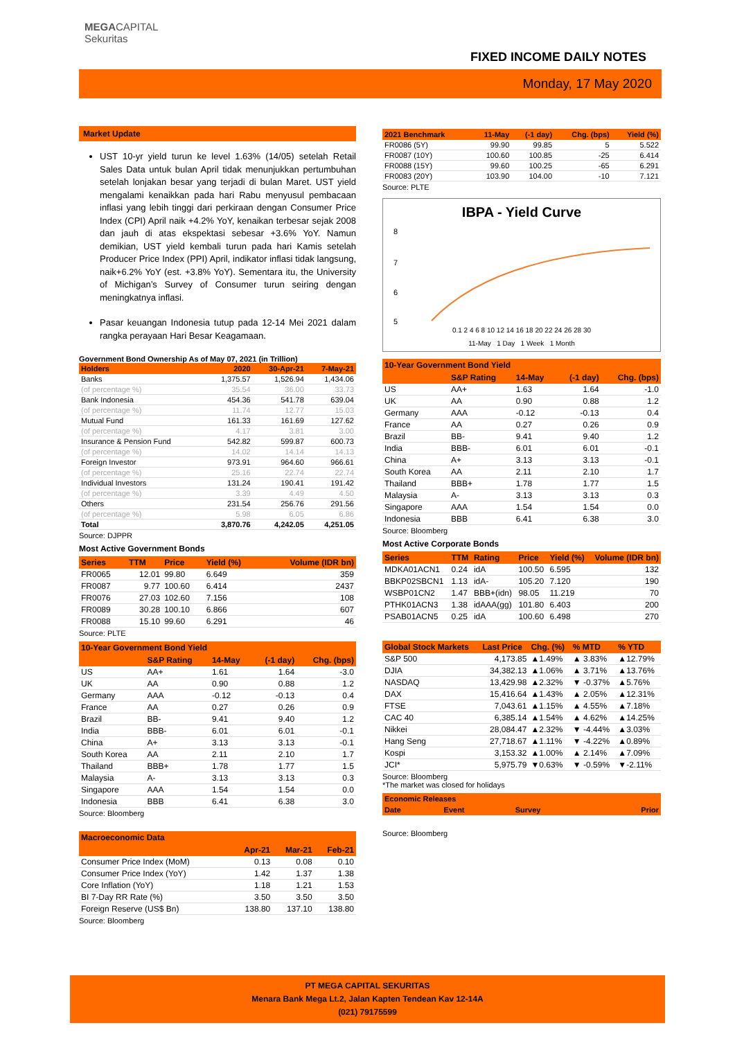MEGACAPITAL
Sekuritas
FIXED INCOME DAILY NOTES
Monday, 17 May 2020
Market Update
UST 10-yr yield turun ke level 1.63% (14/05) setelah Retail Sales Data untuk bulan April tidak menunjukkan pertumbuhan setelah lonjakan besar yang terjadi di bulan Maret. UST yield mengalami kenaikkan pada hari Rabu menyusul pembacaan inflasi yang lebih tinggi dari perkiraan dengan Consumer Price Index (CPI) April naik +4.2% YoY, kenaikan terbesar sejak 2008 dan jauh di atas ekspektasi sebesar +3.6% YoY. Namun demikian, UST yield kembali turun pada hari Kamis setelah Producer Price Index (PPI) April, indikator inflasi tidak langsung, naik+6.2% YoY (est. +3.8% YoY). Sementara itu, the University of Michigan’s Survey of Consumer turun seiring dengan meningkatnya inflasi.
Pasar keuangan Indonesia tutup pada 12-14 Mei 2021 dalam rangka perayaan Hari Besar Keagamaan.
Government Bond Ownership As of May 07, 2021 (in Trillion)
| Holders | 2020 | 30-Apr-21 | 7-May-21 |
| --- | --- | --- | --- |
| Banks | 1,375.57 | 1,526.94 | 1,434.06 |
| (of percentage %) | 35.54 | 36.00 | 33.73 |
| Bank Indonesia | 454.36 | 541.78 | 639.04 |
| (of percentage %) | 11.74 | 12.77 | 15.03 |
| Mutual Fund | 161.33 | 161.69 | 127.62 |
| (of percentage %) | 4.17 | 3.81 | 3.00 |
| Insurance & Pension Fund | 542.82 | 599.87 | 600.73 |
| (of percentage %) | 14.02 | 14.14 | 14.13 |
| Foreign Investor | 973.91 | 964.60 | 966.61 |
| (of percentage %) | 25.16 | 22.74 | 22.74 |
| Individual Investors | 131.24 | 190.41 | 191.42 |
| (of percentage %) | 3.39 | 4.49 | 4.50 |
| Others | 231.54 | 256.76 | 291.56 |
| (of percentage %) | 5.98 | 6.05 | 6.86 |
| Total | 3,870.76 | 4,242.05 | 4,251.05 |
Source: DJPPR
Most Active Government Bonds
| Series | TTM | Price | Yield (%) | Volume (IDR bn) |
| --- | --- | --- | --- | --- |
| FR0065 | 12.01 | 99.80 | 6.649 | 359 |
| FR0087 | 9.77 | 100.60 | 6.414 | 2437 |
| FR0076 | 27.03 | 102.60 | 7.156 | 108 |
| FR0089 | 30.28 | 100.10 | 6.866 | 607 |
| FR0088 | 15.10 | 99.60 | 6.291 | 46 |
Source: PLTE
| 10-Year Government Bond Yield | | | | |
| --- | --- | --- | --- | --- |
| | S&P Rating | 14-May | (-1 day) | Chg. (bps) |
| US | AA+ | 1.61 | 1.64 | -3.0 |
| UK | AA | 0.90 | 0.88 | 1.2 |
| Germany | AAA | -0.12 | -0.13 | 0.4 |
| France | AA | 0.27 | 0.26 | 0.9 |
| Brazil | BB- | 9.41 | 9.40 | 1.2 |
| India | BBB- | 6.01 | 6.01 | -0.1 |
| China | A+ | 3.13 | 3.13 | -0.1 |
| South Korea | AA | 2.11 | 2.10 | 1.7 |
| Thailand | BBB+ | 1.78 | 1.77 | 1.5 |
| Malaysia | A- | 3.13 | 3.13 | 0.3 |
| Singapore | AAA | 1.54 | 1.54 | 0.0 |
| Indonesia | BBB | 6.41 | 6.38 | 3.0 |
Source: Bloomberg
| Macroeconomic Data | | | |
| --- | --- | --- | --- |
| | Apr-21 | Mar-21 | Feb-21 |
| Consumer Price Index (MoM) | 0.13 | 0.08 | 0.10 |
| Consumer Price Index (YoY) | 1.42 | 1.37 | 1.38 |
| Core Inflation (YoY) | 1.18 | 1.21 | 1.53 |
| BI 7-Day RR Rate (%) | 3.50 | 3.50 | 3.50 |
| Foreign Reserve (US$ Bn) | 138.80 | 137.10 | 138.80 |
Source: Bloomberg
| 2021 Benchmark | 11-May | (-1 day) | Chg. (bps) | Yield (%) |
| --- | --- | --- | --- | --- |
| FR0086 (5Y) | 99.90 | 99.85 | 5 | 5.522 |
| FR0087 (10Y) | 100.60 | 100.85 | -25 | 6.414 |
| FR0088 (15Y) | 99.60 | 100.25 | -65 | 6.291 |
| FR0083 (20Y) | 103.90 | 104.00 | -10 | 7.121 |
Source: PLTE
IBPA - Yield Curve
8
7
6
5
0.1 2 4 6 8 10 12 14 16 18 20 22 24 26 28 30
11-May 1 Day 1 Week 1 Month
| 10-Year Government Bond Yield | | | | |
| --- | --- | --- | --- | --- |
| | S&P Rating | 14-May | (-1 day) | Chg. (bps) |
| US | AA+ | 1.63 | 1.64 | -1.0 |
| UK | AA | 0.90 | 0.88 | 1.2 |
| Germany | AAA | -0.12 | -0.13 | 0.4 |
| France | AA | 0.27 | 0.26 | 0.9 |
| Brazil | BB- | 9.41 | 9.40 | 1.2 |
| India | BBB- | 6.01 | 6.01 | -0.1 |
| China | A+ | 3.13 | 3.13 | -0.1 |
| South Korea | AA | 2.11 | 2.10 | 1.7 |
| Thailand | BBB+ | 1.78 | 1.77 | 1.5 |
| Malaysia | A- | 3.13 | 3.13 | 0.3 |
| Singapore | AAA | 1.54 | 1.54 | 0.0 |
| Indonesia | BBB | 6.41 | 6.38 | 3.0 |
Source: Bloomberg
Most Active Corporate Bonds
| Series | TTM | Rating | Price | Yield (%) | Volume (IDR bn) |
| --- | --- | --- | --- | --- | --- |
| MDKA01ACN1 | 0.24 | idA | 100.50 | 6.595 | 132 |
| BBKP02SBCN1 | 1.13 | idA- | 105.20 | 7.120 | 190 |
| WSBP01CN2 | 1.47 | BBB+(idn) | 98.05 | 11.219 | 70 |
| PTHK01ACN3 | 1.38 | idAAA(gg) | 101.80 | 6.403 | 200 |
| PSAB01ACN5 | 0.25 | idA | 100.60 | 6.498 | 270 |
| Global Stock Markets | Last Price | Chg. (%) | % MTD | % YTD |
| --- | --- | --- | --- | --- |
| S&P 500 | 4,173.85 | ▲1.49% | ▲ 3.83% | ▲12.79% |
| DJIA | 34,382.13 | ▲1.06% | ▲ 3.71% | ▲13.76% |
| NASDAQ | 13,429.98 | ▲2.32% | ▼ -0.37% | ▲5.76% |
| DAX | 15,416.64 | ▲1.43% | ▲ 2.05% | ▲12.31% |
| FTSE | 7,043.61 | ▲1.15% | ▲ 4.55% | ▲7.18% |
| CAC 40 | 6,385.14 | ▲1.54% | ▲ 4.62% | ▲14.25% |
| Nikkei | 28,084.47 | ▲2.32% | ▼ -4.44% | ▲3.03% |
| Hang Seng | 27,718.67 | ▲1.11% | ▼ -4.22% | ▲0.89% |
| Kospi | 3,153.32 | ▲1.00% | ▲ 2.14% | ▲7.09% |
| JCI* | 5,975.79 | ▼0.63% | ▼ -0.59% | ▼-2.11% |
Source: Bloomberg
*The market was closed for holidays
| Economic Releases | | | |
| --- | --- | --- | --- |
| Date | Event | Survey | Prior |
Source: Bloomberg
PT MEGA CAPITAL SEKURITAS
Menara Bank Mega Lt.2, Jalan Kapten Tendean Kav 12-14A
(021) 79175599